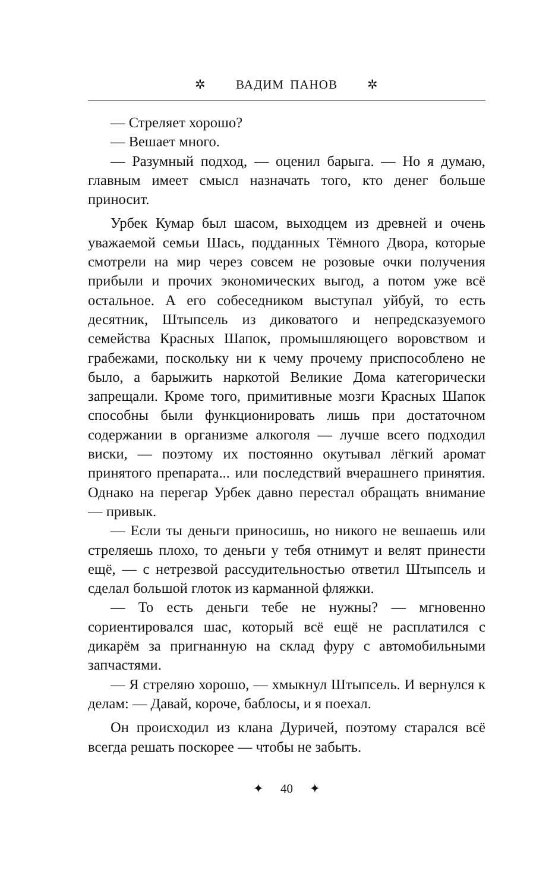✲ ВАДИМ ПАНОВ ✲
— Стреляет хорошо?
— Вешает много.
— Разумный подход, — оценил барыга. — Но я думаю, главным имеет смысл назначать того, кто денег больше приносит.
Урбек Кумар был шасом, выходцем из древней и очень уважаемой семьи Шась, подданных Тёмного Двора, которые смотрели на мир через совсем не розовые очки получения прибыли и прочих экономических выгод, а потом уже всё остальное. А его собеседником выступал уйбуй, то есть десятник, Штыпсель из диковатого и непредсказуемого семейства Красных Шапок, промышляющего воровством и грабежами, поскольку ни к чему прочему приспособлено не было, а барыжить наркотой Великие Дома категорически запрещали. Кроме того, примитивные мозги Красных Шапок способны были функционировать лишь при достаточном содержании в организме алкоголя — лучше всего подходил виски, — поэтому их постоянно окутывал лёгкий аромат принятого препарата... или последствий вчерашнего принятия. Однако на перегар Урбек давно перестал обращать внимание — привык.
— Если ты деньги приносишь, но никого не вешаешь или стреляешь плохо, то деньги у тебя отнимут и велят принести ещё, — с нетрезвой рассудительностью ответил Штыпсель и сделал большой глоток из карманной фляжки.
— То есть деньги тебе не нужны? — мгновенно сориентировался шас, который всё ещё не расплатился с дикарём за пригнанную на склад фуру с автомобильными запчастями.
— Я стреляю хорошо, — хмыкнул Штыпсель. И вернулся к делам: — Давай, короче, баблосы, и я поехал.
Он происходил из клана Дуричей, поэтому старался всё всегда решать поскорее — чтобы не забыть.
✦ 40 ✦